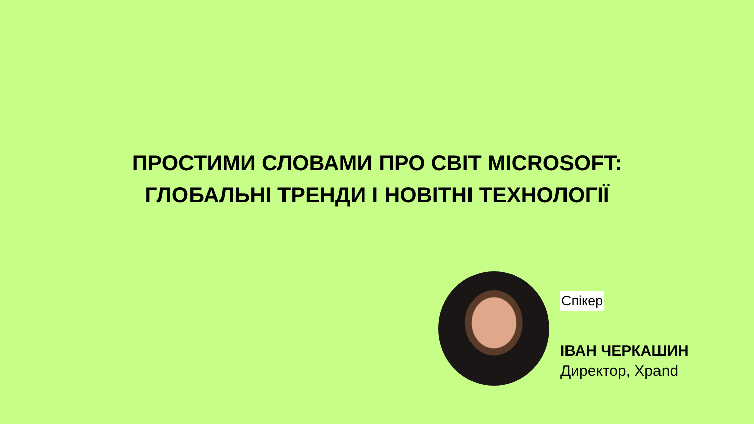ПРОСТИМИ СЛОВАМИ ПРО СВІТ MICROSOFT:
ГЛОБАЛЬНІ ТРЕНДИ І НОВІТНІ ТЕХНОЛОГІЇ
Спікер
ІВАН ЧЕРКАШИН
Директор, Xpand